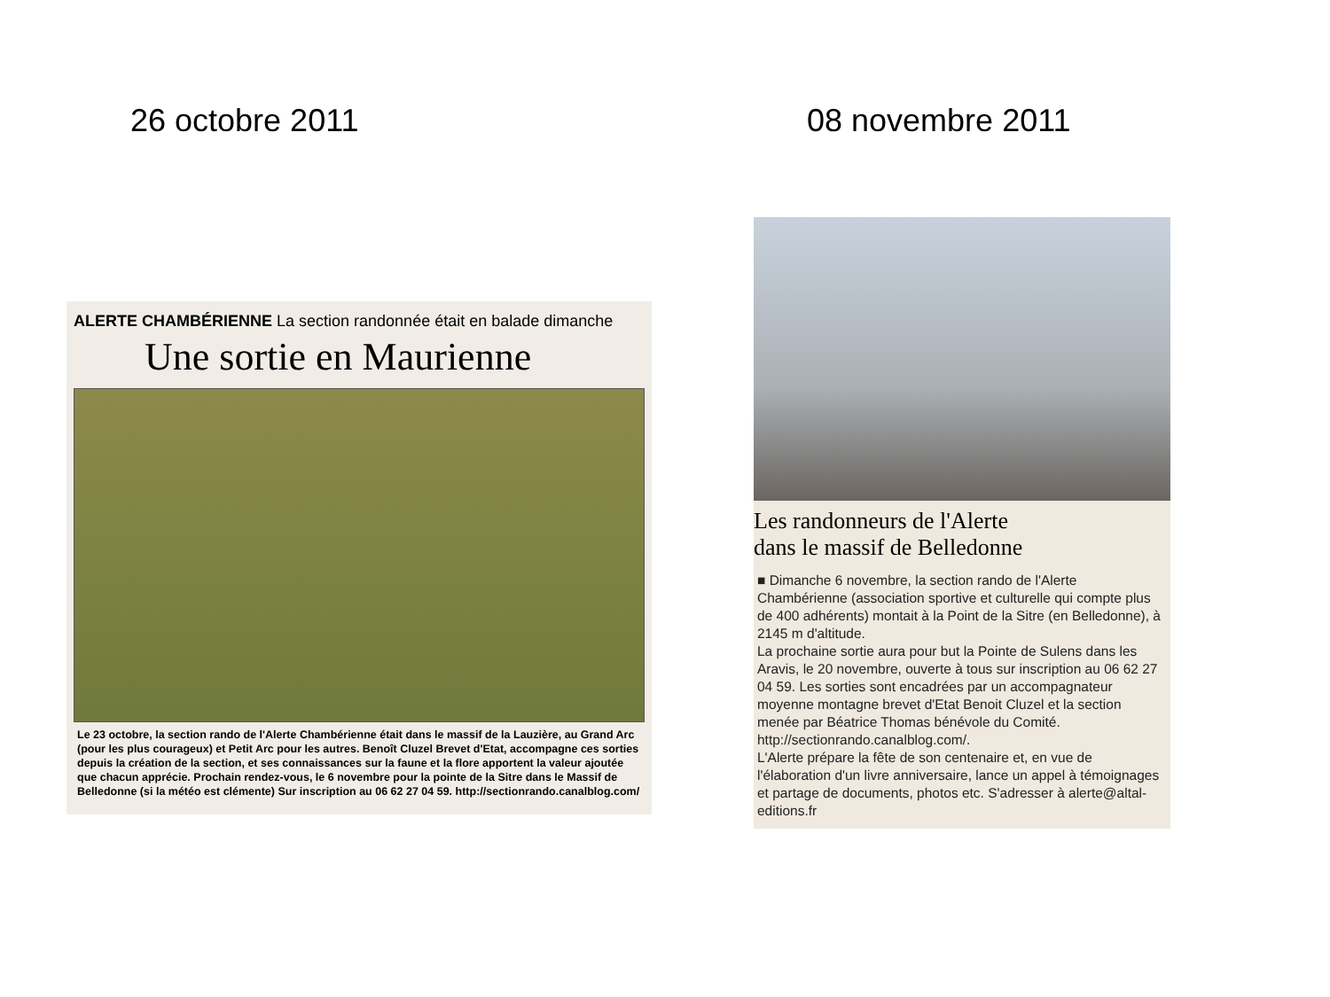26 octobre 2011
ALERTE CHAMBÉRIENNE La section randonnée était en balade dimanche
Une sortie en Maurienne
Le 23 octobre, la section rando de l'Alerte Chambérienne était dans le massif de la Lauzière, au Grand Arc (pour les plus courageux) et Petit Arc pour les autres. Benoît Cluzel Brevet d'Etat, accompagne ces sorties depuis la création de la section, et ses connaissances sur la faune et la flore apportent la valeur ajoutée que chacun apprécie. Prochain rendez-vous, le 6 novembre pour la pointe de la Sitre dans le Massif de Belledonne (si la météo est clémente) Sur inscription au 06 62 27 04 59. http://sectionrando.canalblog.com/
08 novembre 2011
Les randonneurs de l'Alerte
dans le massif de Belledonne
■ Dimanche 6 novembre, la section rando de l'Alerte Chambérienne (association sportive et culturelle qui compte plus de 400 adhérents) montait à la Point de la Sitre (en Belledonne), à 2145 m d'altitude.
La prochaine sortie aura pour but la Pointe de Sulens dans les Aravis, le 20 novembre, ouverte à tous sur inscription au 06 62 27 04 59. Les sorties sont encadrées par un accompagnateur moyenne montagne brevet d'Etat Benoit Cluzel et la section menée par Béatrice Thomas bénévole du Comité. http://sectionrando.canalblog.com/.
L'Alerte prépare la fête de son centenaire et, en vue de l'élaboration d'un livre anniversaire, lance un appel à témoignages et partage de documents, photos etc. S'adresser à alerte@altal-editions.fr